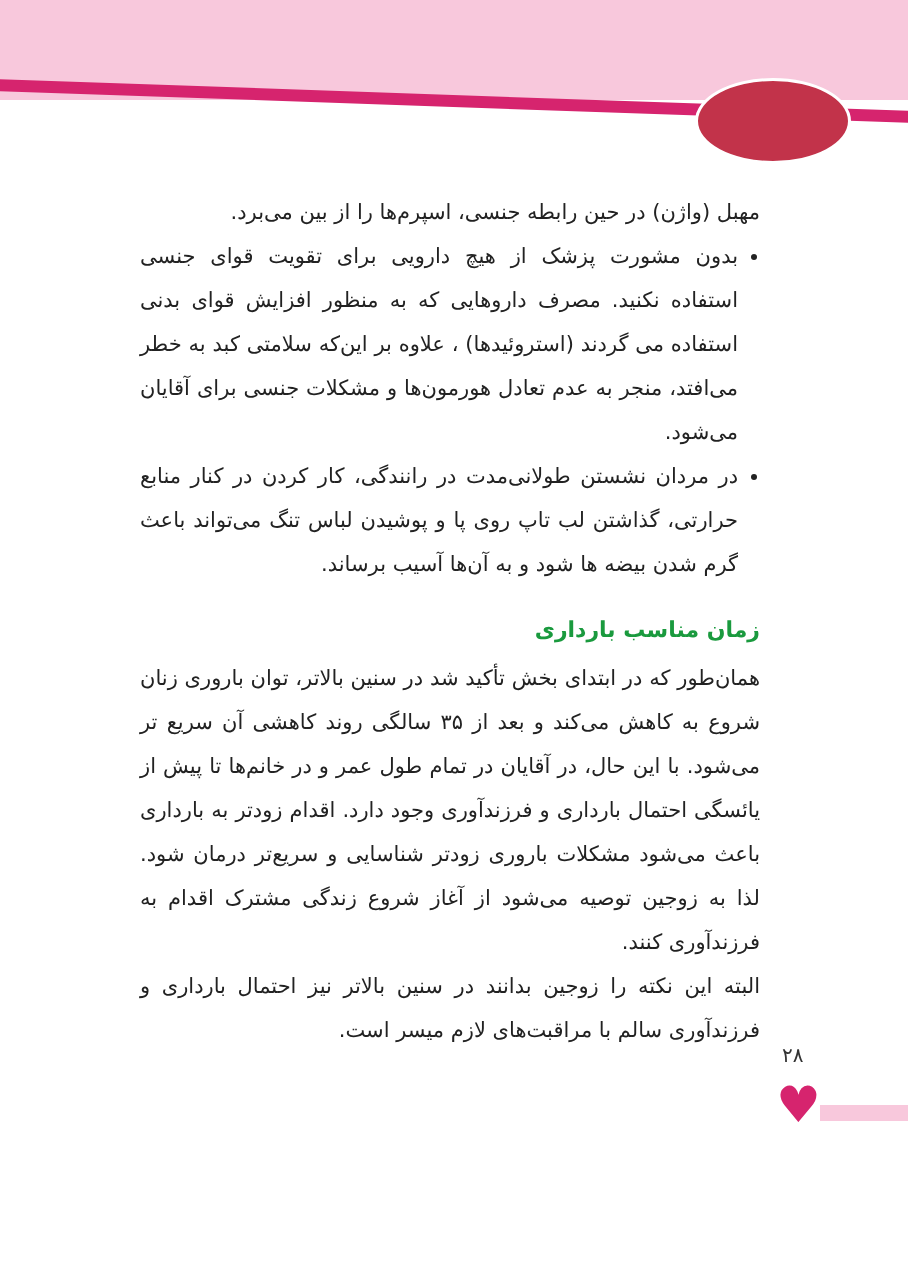مهبل (واژن) در حین رابطه جنسی، اسپرم‌ها را از بین می‌برد.
بدون مشورت پزشک از هیچ دارویی برای تقویت قوای جنسی استفاده نکنید. مصرف داروهایی که به منظور افزایش قوای بدنی استفاده می گردند (استروئیدها) ، علاوه بر این‌که سلامتی کبد به خطر می‌افتد، منجر به عدم تعادل هورمون‌ها و مشکلات جنسی برای آقایان می‌شود.
در مردان نشستن طولانی‌مدت در رانندگی، کار کردن در کنار منابع حرارتی، گذاشتن لب تاپ روی پا و پوشیدن لباس تنگ می‌تواند باعث گرم شدن بیضه ها شود و به آن‌ها آسیب برساند.
زمان مناسب بارداری
همان‌طور که در ابتدای بخش تأکید شد در سنین بالاتر، توان باروری زنان شروع به کاهش می‌کند و بعد از ۳۵ سالگی روند کاهشی آن سریع تر می‌شود. با این حال، در آقایان در تمام طول عمر و در خانم‌ها تا پیش از یائسگی احتمال بارداری و فرزندآوری وجود دارد. اقدام زودتر به بارداری باعث می‌شود مشکلات باروری زودتر شناسایی و سریع‌تر درمان شود. لذا به زوجین توصیه می‌شود از آغاز شروع زندگی مشترک اقدام به فرزندآوری کنند.
البته این نکته را زوجین بدانند در سنین بالاتر نیز احتمال بارداری و فرزندآوری سالم با مراقبت‌های لازم میسر است.
۲۸
♥